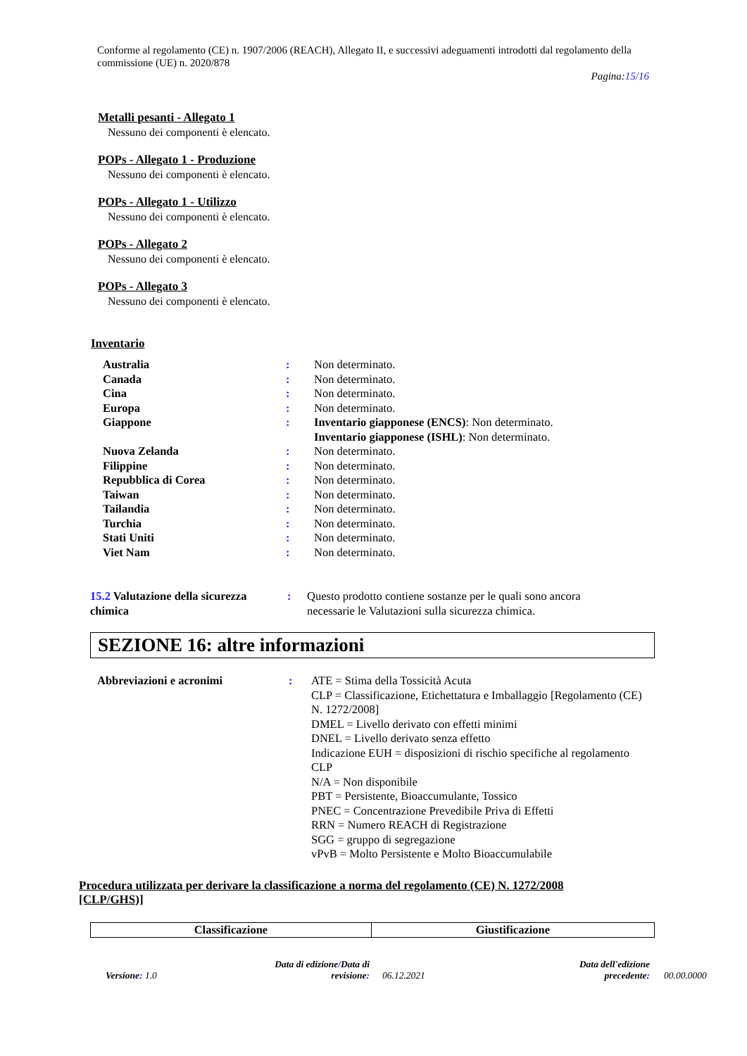Conforme al regolamento (CE) n. 1907/2006 (REACH), Allegato II, e successivi adeguamenti introdotti dal regolamento della commissione (UE) n. 2020/878
Pagina:15/16
Metalli pesanti - Allegato 1
Nessuno dei componenti è elencato.
POPs - Allegato 1 - Produzione
Nessuno dei componenti è elencato.
POPs - Allegato 1 - Utilizzo
Nessuno dei componenti è elencato.
POPs - Allegato 2
Nessuno dei componenti è elencato.
POPs - Allegato 3
Nessuno dei componenti è elencato.
Inventario
| Australia | : | Non determinato. |
| Canada | : | Non determinato. |
| Cina | : | Non determinato. |
| Europa | : | Non determinato. |
| Giappone | : | Inventario giapponese (ENCS) : Non determinato. Inventario giapponese (ISHL) : Non determinato. |
| Nuova Zelanda | : | Non determinato. |
| Filippine | : | Non determinato. |
| Repubblica di Corea | : | Non determinato. |
| Taiwan | : | Non determinato. |
| Tailandia | : | Non determinato. |
| Turchia | : | Non determinato. |
| Stati Uniti | : | Non determinato. |
| Viet Nam | : | Non determinato. |
15.2 Valutazione della sicurezza chimica
: Questo prodotto contiene sostanze per le quali sono ancora necessarie le Valutazioni sulla sicurezza chimica.
SEZIONE 16: altre informazioni
Abbreviazioni e acronimi : ATE = Stima della Tossicità Acuta
CLP = Classificazione, Etichettatura e Imballaggio [Regolamento (CE) N. 1272/2008]
DMEL = Livello derivato con effetti minimi
DNEL = Livello derivato senza effetto
Indicazione EUH = disposizioni di rischio specifiche al regolamento CLP
N/A = Non disponibile
PBT = Persistente, Bioaccumulante, Tossico
PNEC = Concentrazione Prevedibile Priva di Effetti
RRN = Numero REACH di Registrazione
SGG = gruppo di segregazione
vPvB = Molto Persistente e Molto Bioaccumulabile
Procedura utilizzata per derivare la classificazione a norma del regolamento (CE) N. 1272/2008 [CLP/GHS)]
| Classificazione | Giustificazione |
| --- | --- |
Versione: 1.0
Data di edizione/Data di revisione:
06.12.2021
Data dell'edizione precedente:
00.00.0000